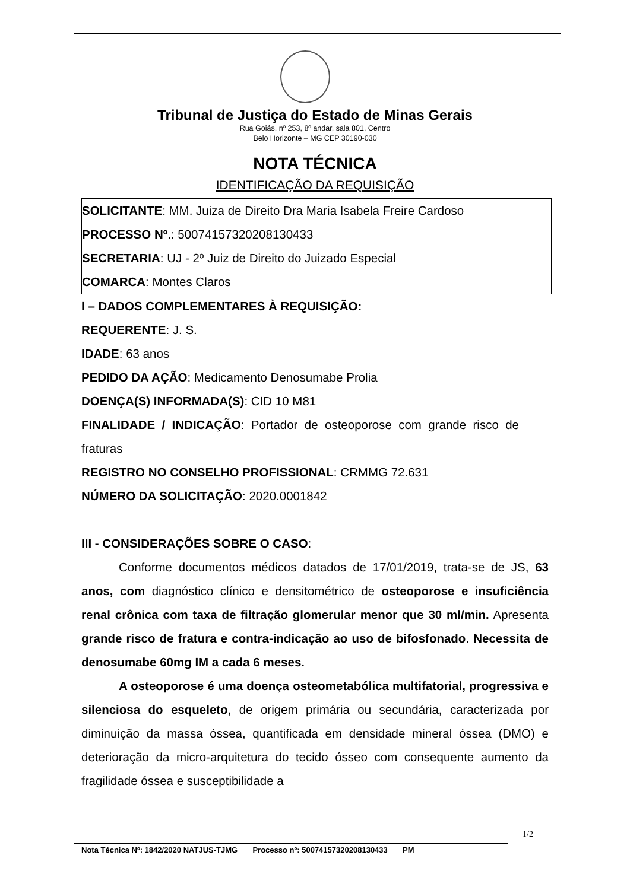Tribunal de Justiça do Estado de Minas Gerais
Rua Goiás, nº 253, 8º andar, sala 801, Centro
Belo Horizonte – MG CEP 30190-030
NOTA TÉCNICA
IDENTIFICAÇÃO DA REQUISIÇÃO
SOLICITANTE: MM. Juiza de Direito Dra Maria Isabela Freire Cardoso
PROCESSO Nº.: 50074157320208130433
SECRETARIA: UJ - 2º Juiz de Direito do Juizado Especial
COMARCA: Montes Claros
I – DADOS COMPLEMENTARES À REQUISIÇÃO:
REQUERENTE: J. S.
IDADE: 63 anos
PEDIDO DA AÇÃO: Medicamento Denosumabe Prolia
DOENÇA(S) INFORMADA(S): CID 10 M81
FINALIDADE / INDICAÇÃO: Portador de osteoporose com grande risco de fraturas
REGISTRO NO CONSELHO PROFISSIONAL: CRMMG 72.631
NÚMERO DA SOLICITAÇÃO: 2020.0001842
III - CONSIDERAÇÕES SOBRE O CASO:
Conforme documentos médicos datados de 17/01/2019, trata-se de JS, 63 anos, com diagnóstico clínico e densitométrico de osteoporose e insuficiência renal crônica com taxa de filtração glomerular menor que 30 ml/min. Apresenta grande risco de fratura e contra-indicação ao uso de bifosfonado. Necessita de denosumabe 60mg IM a cada 6 meses.
A osteoporose é uma doença osteometabólica multifatorial, progressiva e silenciosa do esqueleto, de origem primária ou secundária, caracterizada por diminuição da massa óssea, quantificada em densidade mineral óssea (DMO) e deterioração da micro-arquitetura do tecido ósseo com consequente aumento da fragilidade óssea e susceptibilidade a
1/2
Nota Técnica Nº: 1842/2020 NATJUS-TJMG Processo nº: 50074157320208130433 PM